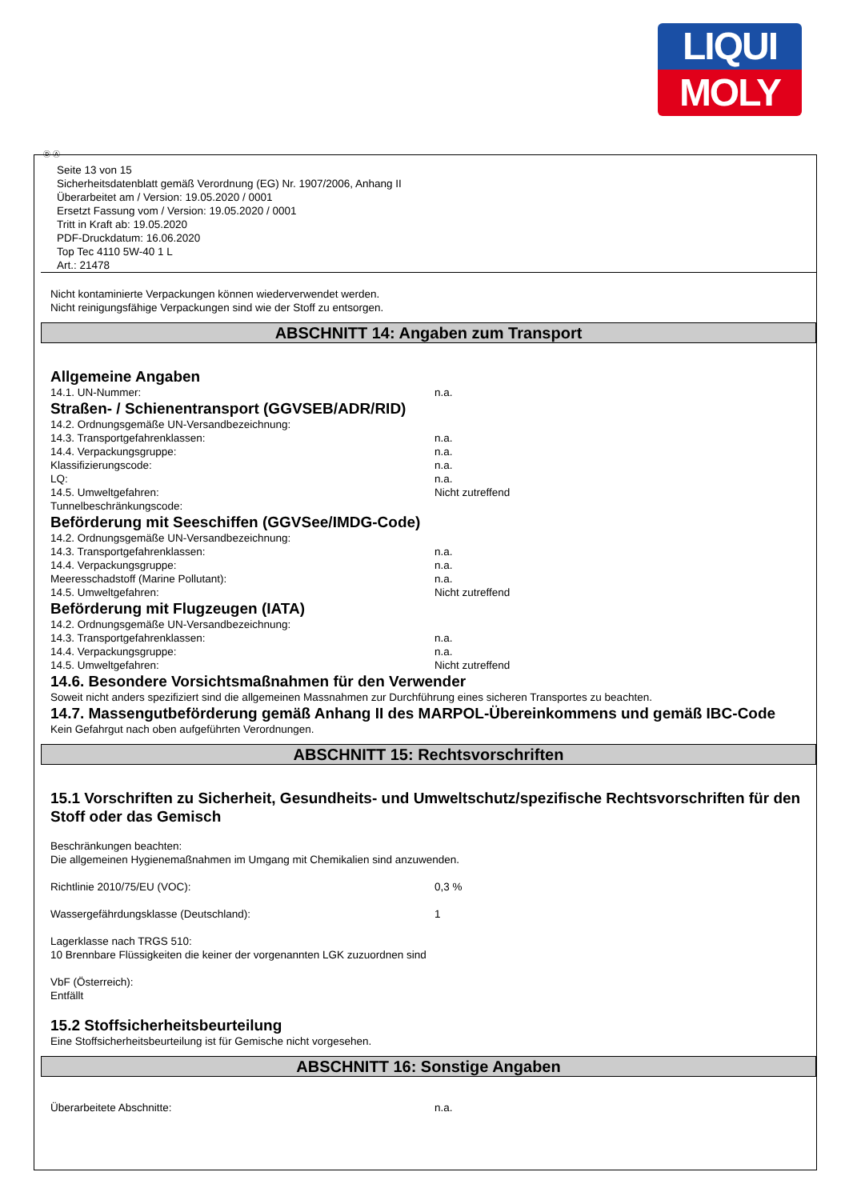LIQUI
MOLY
Ⓓ Ⓐ
Seite 13 von 15
Sicherheitsdatenblatt gemäß Verordnung (EG) Nr. 1907/2006, Anhang II
Überarbeitet am / Version: 19.05.2020 / 0001
Ersetzt Fassung vom / Version: 19.05.2020 / 0001
Tritt in Kraft ab: 19.05.2020
PDF-Druckdatum: 16.06.2020
Top Tec 4110 5W-40 1 L
Art.: 21478
Nicht kontaminierte Verpackungen können wiederverwendet werden.
Nicht reinigungsfähige Verpackungen sind wie der Stoff zu entsorgen.
ABSCHNITT 14: Angaben zum Transport
Allgemeine Angaben
14.1. UN-Nummer: n.a.
Straßen- / Schienentransport (GGVSEB/ADR/RID)
14.2. Ordnungsgemäße UN-Versandbezeichnung:
14.3. Transportgefahrenklassen: n.a.
14.4. Verpackungsgruppe: n.a.
Klassifizierungscode: n.a.
LQ: n.a.
14.5. Umweltgefahren: Nicht zutreffend
Tunnelbeschränkungscode:
Beförderung mit Seeschiffen (GGVSee/IMDG-Code)
14.2. Ordnungsgemäße UN-Versandbezeichnung:
14.3. Transportgefahrenklassen: n.a.
14.4. Verpackungsgruppe: n.a.
Meeresschadstoff (Marine Pollutant): n.a.
14.5. Umweltgefahren: Nicht zutreffend
Beförderung mit Flugzeugen (IATA)
14.2. Ordnungsgemäße UN-Versandbezeichnung:
14.3. Transportgefahrenklassen: n.a.
14.4. Verpackungsgruppe: n.a.
14.5. Umweltgefahren: Nicht zutreffend
14.6. Besondere Vorsichtsmaßnahmen für den Verwender
Soweit nicht anders spezifiziert sind die allgemeinen Massnahmen zur Durchführung eines sicheren Transportes zu beachten.
14.7. Massengutbeförderung gemäß Anhang II des MARPOL-Übereinkommens und gemäß IBC-Code
Kein Gefahrgut nach oben aufgeführten Verordnungen.
ABSCHNITT 15: Rechtsvorschriften
15.1 Vorschriften zu Sicherheit, Gesundheits- und Umweltschutz/spezifische Rechtsvorschriften für den Stoff oder das Gemisch
Beschränkungen beachten:
Die allgemeinen Hygienemaßnahmen im Umgang mit Chemikalien sind anzuwenden.
Richtlinie 2010/75/EU (VOC): 0,3 %
Wassergefährdungsklasse (Deutschland): 1
Lagerklasse nach TRGS 510:
10 Brennbare Flüssigkeiten die keiner der vorgenannten LGK zuzuordnen sind
VbF (Österreich):
Entfällt
15.2 Stoffsicherheitsbeurteilung
Eine Stoffsicherheitsbeurteilung ist für Gemische nicht vorgesehen.
ABSCHNITT 16: Sonstige Angaben
Überarbeitete Abschnitte: n.a.